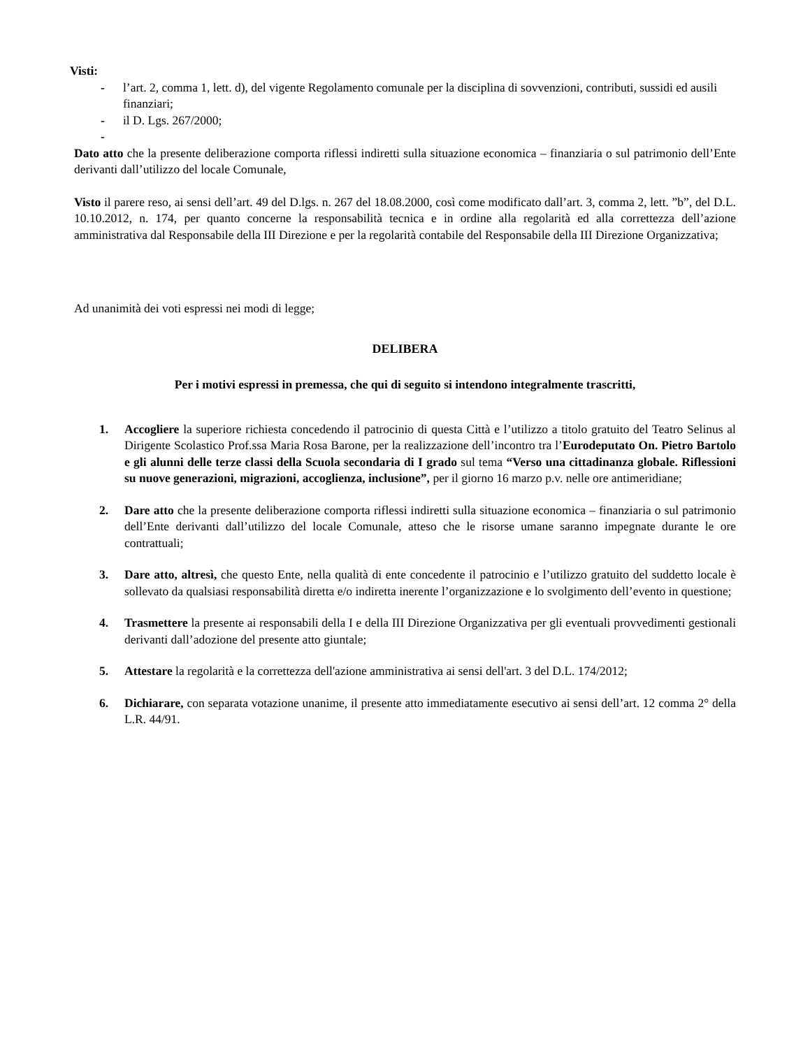Visti:
- l’art. 2, comma 1, lett. d), del vigente Regolamento comunale per la disciplina di sovvenzioni, contributi, sussidi ed ausili finanziari;
- il D. Lgs. 267/2000;
-
Dato atto che la presente deliberazione comporta riflessi indiretti sulla situazione economica – finanziaria o sul patrimonio dell’Ente derivanti dall’utilizzo del locale Comunale,
Visto il parere reso, ai sensi dell’art. 49 del D.lgs. n. 267 del 18.08.2000, così come modificato dall’art. 3, comma 2, lett. ”b”, del D.L. 10.10.2012, n. 174, per quanto concerne la responsabilità tecnica e in ordine alla regolarità ed alla correttezza dell’azione amministrativa dal Responsabile della III Direzione e per la regolarità contabile del Responsabile della III Direzione Organizzativa;
Ad unanimità dei voti espressi nei modi di legge;
DELIBERA
Per i motivi espressi in premessa, che qui di seguito si intendono integralmente trascritti,
1. Accogliere la superiore richiesta concedendo il patrocinio di questa Città e l’utilizzo a titolo gratuito del Teatro Selinus al Dirigente Scolastico Prof.ssa Maria Rosa Barone, per la realizzazione dell’incontro tra l’Eurodeputato On. Pietro Bartolo e gli alunni delle terze classi della Scuola secondaria di I grado sul tema “Verso una cittadinanza globale. Riflessioni su nuove generazioni, migrazioni, accoglienza, inclusione”, per il giorno 16 marzo p.v. nelle ore antimeridiane;
2. Dare atto che la presente deliberazione comporta riflessi indiretti sulla situazione economica – finanziaria o sul patrimonio dell’Ente derivanti dall’utilizzo del locale Comunale, atteso che le risorse umane saranno impegnate durante le ore contrattuali;
3. Dare atto, altresì, che questo Ente, nella qualità di ente concedente il patrocinio e l’utilizzo gratuito del suddetto locale è sollevato da qualsiasi responsabilità diretta e/o indiretta inerente l’organizzazione e lo svolgimento dell’evento in questione;
4. Trasmettere la presente ai responsabili della I e della III Direzione Organizzativa per gli eventuali provvedimenti gestionali derivanti dall’adozione del presente atto giuntale;
5. Attestare la regolarità e la correttezza dell'azione amministrativa ai sensi dell'art. 3 del D.L. 174/2012;
6. Dichiarare, con separata votazione unanime, il presente atto immediatamente esecutivo ai sensi dell’art. 12 comma 2° della L.R. 44/91.